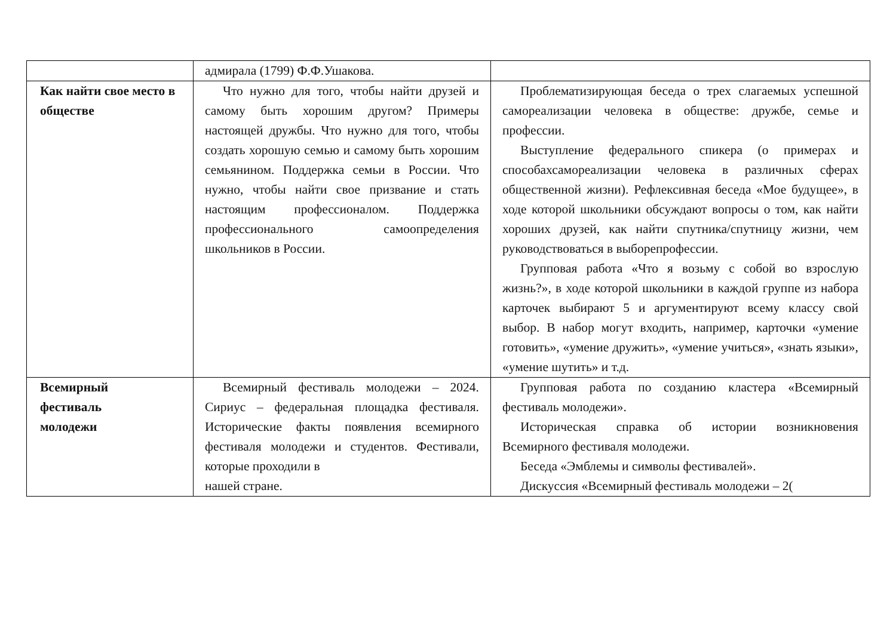| | адмирала (1799) Ф.Ф.Ушакова. | |
| Как найти свое место в обществе | Что нужно для того, чтобы найти друзей и самому быть хорошим другом? Примеры настоящей дружбы. Что нужно для того, чтобы создать хорошую семью и самому быть хорошим семьянином. Поддержка семьи в России. Что нужно, чтобы найти свое призвание и стать настоящим профессионалом. Поддержка профессионального самоопределения школьников в России. | Проблематизирующая беседа о трех слагаемых успешной самореализации человека в обществе: дружбе, семье и профессии. Выступление федерального спикера (о примерах и способахсамореализации человека в различных сферах общественной жизни). Рефлексивная беседа «Мое будущее», в ходе которой школьники обсуждают вопросы о том, как найти хороших друзей, как найти спутника/спутницу жизни, чем руководствоваться в выборепрофессии. Групповая работа «Что я возьму с собой во взрослую жизнь?», в ходе которой школьники в каждой группе из набора карточек выбирают 5 и аргументируют всему классу свой выбор. В набор могут входить, например, карточки «умение готовить», «умение дружить», «умение учиться», «знать языки», «умение шутить» и т.д. |
| Всемирный фестиваль молодежи | Всемирный фестиваль молодежи – 2024. Сириус – федеральная площадка фестиваля. Исторические факты появления всемирного фестиваля молодежи и студентов. Фестивали, которые проходили в нашей стране. | Групповая работа по созданию кластера «Всемирный фестиваль молодежи». Историческая справка об истории возникновения Всемирного фестиваля молодежи. Беседа «Эмблемы и символы фестивалей». Дискуссия «Всемирный фестиваль молодежи – 2( |